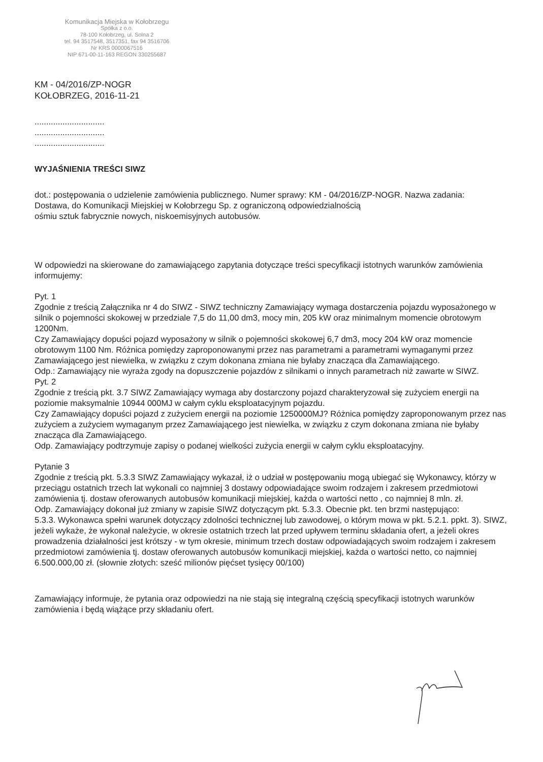Komunikacja Miejska w Kołobrzegu
Spółka z o.o.
78-100 Kołobrzeg, ul. Solna 2
tel. 94 3517548, 3517351, fax 94 3516706
Nr KRS 0000067516
NIP 671-00-11-163 REGON 330255687
KM - 04/2016/ZP-NOGR
KOŁOBRZEG, 2016-11-21
..............................
..............................
..............................
WYJAŚNIENIA TREŚCI SIWZ
dot.: postępowania o udzielenie zamówienia publicznego. Numer sprawy: KM - 04/2016/ZP-NOGR. Nazwa zadania:
Dostawa, do Komunikacji Miejskiej w Kołobrzegu Sp. z ograniczoną odpowiedzialnością
ośmiu sztuk fabrycznie nowych, niskoemisyjnych autobusów.
W odpowiedzi na skierowane do zamawiającego zapytania dotyczące treści specyfikacji istotnych warunków zamówienia informujemy:
Pyt. 1
Zgodnie z treścią Załącznika nr 4 do SIWZ - SIWZ techniczny Zamawiający wymaga dostarczenia pojazdu wyposażonego w silnik o pojemności skokowej w przedziale 7,5 do 11,00 dm3, mocy min, 205 kW oraz minimalnym momencie obrotowym 1200Nm.
Czy Zamawiający dopuści pojazd wyposażony w silnik o pojemności skokowej 6,7 dm3, mocy 204 kW oraz momencie obrotowym 1100 Nm. Różnica pomiędzy zaproponowanymi przez nas parametrami a parametrami wymaganymi przez Zamawiającego jest niewielka, w związku z czym dokonana zmiana nie byłaby znacząca dla Zamawiającego.
Odp.: Zamawiający nie wyraża zgody na dopuszczenie pojazdów z silnikami o innych parametrach niż zawarte w SIWZ.
Pyt. 2
Zgodnie z treścią pkt. 3.7 SIWZ Zamawiający wymaga aby dostarczony pojazd charakteryzował się zużyciem energii na poziomie maksymalnie 10944 000MJ w całym cyklu eksploatacyjnym pojazdu.
Czy Zamawiający dopuści pojazd z zużyciem energii na poziomie 1250000MJ? Różnica pomiędzy zaproponowanym przez nas zużyciem a zużyciem wymaganym przez Zamawiającego jest niewielka, w związku z czym dokonana zmiana nie byłaby znacząca dla Zamawiającego.
Odp. Zamawiający podtrzymuje zapisy o podanej wielkości zużycia energii w całym cyklu eksploatacyjny.
Pytanie 3
Zgodnie z treścią pkt. 5.3.3 SIWZ Zamawiający wykazał, iż o udział w postępowaniu mogą ubiegać się Wykonawcy, którzy w przeciągu ostatnich trzech lat wykonali co najmniej 3 dostawy odpowiadające swoim rodzajem i zakresem przedmiotowi zamówienia tj. dostaw oferowanych autobusów komunikacji miejskiej, każda o wartości netto , co najmniej 8 mln. zł.
Odp. Zamawiający dokonał już zmiany w zapisie SIWZ dotyczącym pkt. 5.3.3. Obecnie pkt. ten brzmi następująco:
5.3.3. Wykonawca spełni warunek dotyczący zdolności technicznej lub zawodowej, o którym mowa w pkt. 5.2.1. ppkt. 3). SIWZ, jeżeli wykaże, że wykonał należycie, w okresie ostatnich trzech lat przed upływem terminu składania ofert, a jeżeli okres prowadzenia działalności jest krótszy - w tym okresie, minimum trzech dostaw odpowiadających swoim rodzajem i zakresem przedmiotowi zamówienia tj. dostaw oferowanych autobusów komunikacji miejskiej, każda o wartości netto, co najmniej 6.500.000,00 zł. (słownie złotych: sześć milionów pięćset tysięcy 00/100)
Zamawiający informuje, że pytania oraz odpowiedzi na nie stają się integralną częścią specyfikacji istotnych warunków zamówienia i będą wiążące przy składaniu ofert.